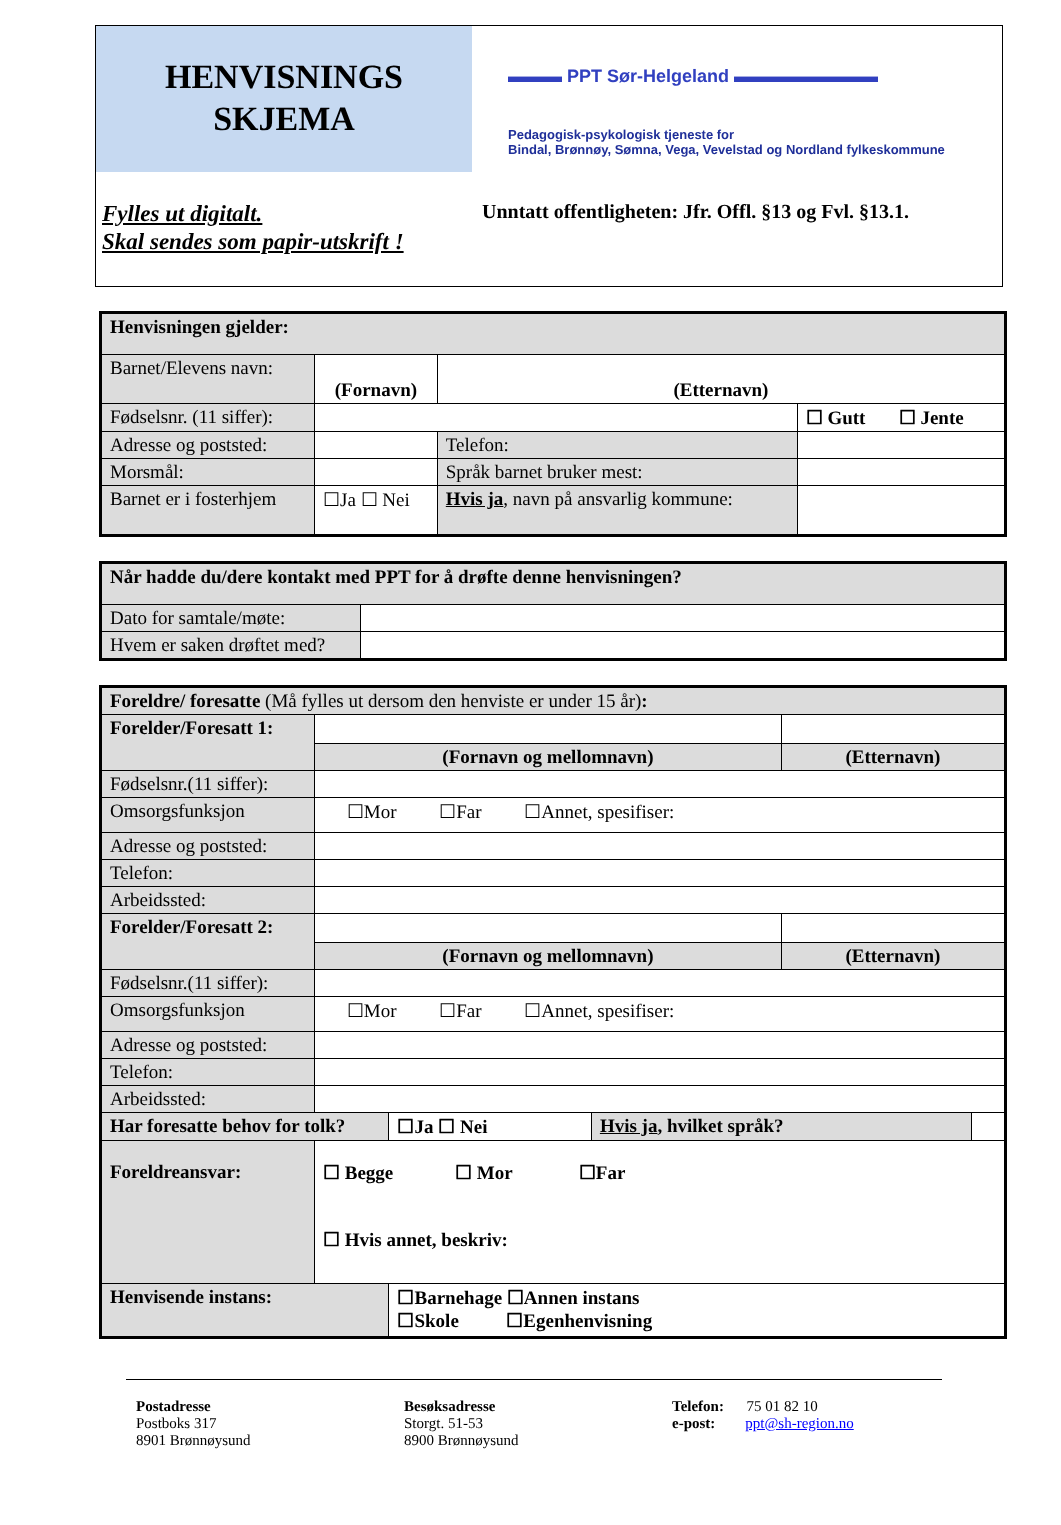HENVISNINGS
SKJEMA
▬▬▬ PPT Sør-Helgeland ▬▬▬▬▬▬▬▬
Pedagogisk-psykologisk tjeneste for
Bindal, Brønnøy, Sømna, Vega, Vevelstad og Nordland fylkeskommune
Fylles ut digitalt.
Skal sendes som papir-utskrift !
Unntatt offentligheten: Jfr. Offl. §13 og Fvl. §13.1.
| Henvisningen gjelder: | | | | |
| Barnet/Elevens navn: | (Fornavn) | | (Etternavn) | |
| Fødselsnr. (11 siffer): | | | | ☐ Gutt ☐ Jente |
| Adresse og poststed: | | | Telefon: | |
| Morsmål: | | Språk barnet bruker mest: | | |
| Barnet er i fosterhjem | ☐Ja ☐ Nei | Hvis ja , navn på ansvarlig kommune: | | |
| Når hadde du/dere kontakt med PPT for å drøfte denne henvisningen? | |
| Dato for samtale/møte: | |
| Hvem er saken drøftet med? | |
| Foreldre/ foresatte (Må fylles ut dersom den henviste er under 15 år) : | | | | | |
| Forelder/Foresatt 1: | | | | | |
| | (Fornavn og mellomnavn) | | | (Etternavn) | |
| Fødselsnr.(11 siffer): | | | | | |
| Omsorgsfunksjon | ☐Mor ☐Far ☐Annet, spesifiser: | | | | |
| Adresse og poststed: | | | | | |
| Telefon: | | | | | |
| Arbeidssted: | | | | | |
| Forelder/Foresatt 2: | | | | | |
| | (Fornavn og mellomnavn) | | | (Etternavn) | |
| Fødselsnr.(11 siffer): | | | | | |
| Omsorgsfunksjon | ☐Mor ☐Far ☐Annet, spesifiser: | | | | |
| Adresse og poststed: | | | | | |
| Telefon: | | | | | |
| Arbeidssted: | | | | | |
| Har foresatte behov for tolk? | | ☐Ja ☐ Nei | Hvis ja , hvilket språk? | | |
| Foreldreansvar: | ☐ Begge ☐ Mor ☐Far ☐ Hvis annet, beskriv: | | | | |
| Henvisende instans: | | ☐Barnehage ☐Annen instans ☐Skole ☐Egenhenvisning | | | |
Postadresse
Postboks 317
8901 Brønnøysund
Besøksadresse
Storgt. 51-53
8900 Brønnøysund
Telefon: 75 01 82 10
e-post: ppt@sh-region.no